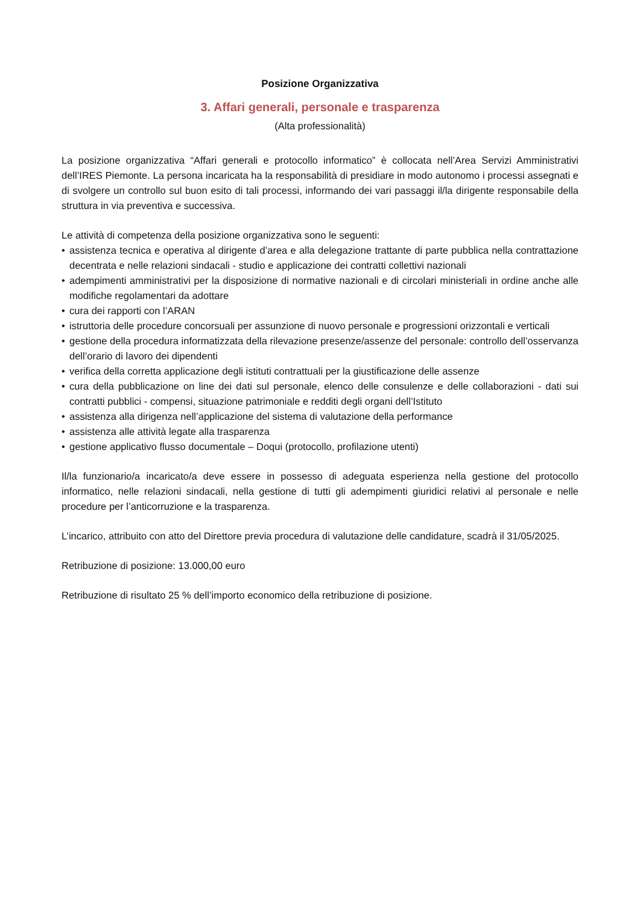Posizione Organizzativa
3. Affari generali, personale e trasparenza
(Alta professionalità)
La posizione organizzativa “Affari generali e protocollo informatico” è collocata nell’Area Servizi Amministrativi dell’IRES Piemonte. La persona incaricata ha la responsabilità di presidiare in modo autonomo i processi assegnati e di svolgere un controllo sul buon esito di tali processi, informando dei vari passaggi il/la dirigente responsabile della struttura in via preventiva e successiva.
Le attività di competenza della posizione organizzativa sono le seguenti:
• assistenza tecnica e operativa al dirigente d’area e alla delegazione trattante di parte pubblica nella contrattazione decentrata e nelle relazioni sindacali - studio e applicazione dei contratti collettivi nazionali
• adempimenti amministrativi per la disposizione di normative nazionali e di circolari ministeriali in ordine anche alle modifiche regolamentari da adottare
• cura dei rapporti con l’ARAN
• istruttoria delle procedure concorsuali per assunzione di nuovo personale e progressioni orizzontali e verticali
• gestione della procedura informatizzata della rilevazione presenze/assenze del personale: controllo dell’osservanza dell’orario di lavoro dei dipendenti
• verifica della corretta applicazione degli istituti contrattuali per la giustificazione delle assenze
• cura della pubblicazione on line dei dati sul personale, elenco delle consulenze e delle collaborazioni - dati sui contratti pubblici - compensi, situazione patrimoniale e redditi degli organi dell’Istituto
• assistenza alla dirigenza nell’applicazione del sistema di valutazione della performance
• assistenza alle attività legate alla trasparenza
• gestione applicativo flusso documentale – Doqui (protocollo, profilazione utenti)
Il/la funzionario/a incaricato/a deve essere in possesso di adeguata esperienza nella gestione del protocollo informatico, nelle relazioni sindacali, nella gestione di tutti gli adempimenti giuridici relativi al personale e nelle procedure per l’anticorruzione e la trasparenza.
L’incarico, attribuito con atto del Direttore previa procedura di valutazione delle candidature, scadrà il 31/05/2025.
Retribuzione di posizione: 13.000,00 euro
Retribuzione di risultato 25 % dell’importo economico della retribuzione di posizione.